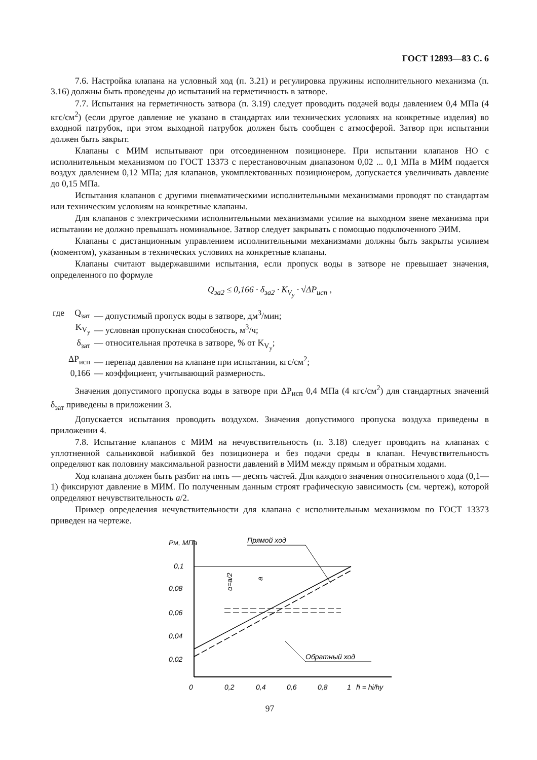ГОСТ 12893—83 С. 6
7.6. Настройка клапана на условный ход (п. 3.21) и регулировка пружины исполнительного механизма (п. 3.16) должны быть проведены до испытаний на герметичность в затворе.
7.7. Испытания на герметичность затвора (п. 3.19) следует проводить подачей воды давлением 0,4 МПа (4 кгс/см<sup>2</sup>) (если другое давление не указано в стандартах или технических условиях на конкретные изделия) во входной патрубок, при этом выходной патрубок должен быть сообщен с атмосферой. Затвор при испытании должен быть закрыт.
Клапаны с МИМ испытывают при отсоединенном позиционере. При испытании клапанов НО с исполнительным механизмом по ГОСТ 13373 с перестановочным диапазоном 0,02 ... 0,1 МПа в МИМ подается воздух давлением 0,12 МПа; для клапанов, укомплектованных позиционером, допускается увеличивать давление до 0,15 МПа.
Испытания клапанов с другими пневматическими исполнительными механизмами проводят по стандартам или техническим условиям на конкретные клапаны.
Для клапанов с электрическими исполнительными механизмами усилие на выходном звене механизма при испытании не должно превышать номинальное. Затвор следует закрывать с помощью подключенного ЭИМ.
Клапаны с дистанционным управлением исполнительными механизмами должны быть закрыты усилием (моментом), указанным в технических условиях на конкретные клапаны.
Клапаны считают выдержавшими испытания, если пропуск воды в затворе не превышает значения, определенного по формуле
Q<sub>за2</sub> ≤ 0,166 · δ<sub>за2</sub> · K<sub>V<sub>у</sub></sub> · √ΔP<sub>исп</sub> ,
| где | Q<sub>зат</sub> | — допустимый пропуск воды в затворе, дм<sup>3</sup>/мин; |
| | K<sub>V<sub>у</sub></sub> | — условная пропускная способность, м<sup>3</sup>/ч; |
| | δ<sub>зат</sub> | — относительная протечка в затворе, % от K<sub>V<sub>у</sub></sub>; |
| | ΔP<sub>исп</sub> | — перепад давления на клапане при испытании, кгс/см<sup>2</sup>; |
| | 0,166 | — коэффициент, учитывающий размерность. |
Значения допустимого пропуска воды в затворе при ΔP<sub>исп</sub> 0,4 МПа (4 кгс/см<sup>2</sup>) для стандартных значений δ<sub>зат</sub> приведены в приложении 3.
Допускается испытания проводить воздухом. Значения допустимого пропуска воздуха приведены в приложении 4.
7.8. Испытание клапанов с МИМ на нечувствительность (п. 3.18) следует проводить на клапанах с уплотненной сальниковой набивкой без позиционера и без подачи среды в клапан. Нечувствительность определяют как половину максимальной разности давлений в МИМ между прямым и обратным ходами.
Ход клапана должен быть разбит на пять — десять частей. Для каждого значения относительного хода (0,1—1) фиксируют давление в МИМ. По полученным данным строят графическую зависимость (см. чертеж), которой определяют нечувствительность a/2.
Пример определения нечувствительности для клапана с исполнительным механизмом по ГОСТ 13373 приведен на чертеже.
Pм, МПа
Прямой ход
Обратный ход
0,1
0,08
0,06
0,04
0,02
0
0,2
0,4
0,6
0,8
1
h̄ = hi/hy
α=a/2
a
97